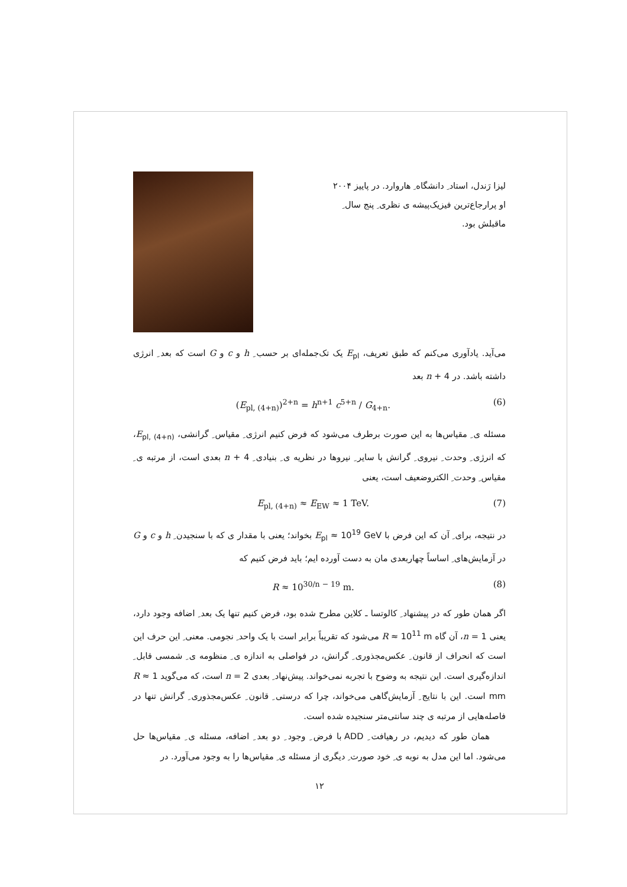لیزا رَندل، استاد ِ دانشگاه ِ هاروارد. در پاییز ۲۰۰۴ او پرارجاع‌ترین فیزیک‌پیشه ی نظری ِ پنج سال ِ ماقبلش بود.
می‌آید. یادآوری می‌کنم که طبق تعریف، E<sub>pl</sub> یک تک‌جمله‌ای بر حسب ِ h و c و G است که بعد ِ انرژی داشته باشد. در n + 4 بعد
(E<sub>pl, (4+n)</sub>)<sup>2+n</sup> = h<sup>n+1</sup> c<sup>5+n</sup> / G<sub>4+n</sub>. (6)
مسئله ی ِ مقیاس‌ها به این صورت برطرف می‌شود که فرض کنیم انرژی ِ مقیاس ِ گرانشی، E<sub>pl, (4+n)</sub>، که انرژی ِ وحدت ِ نیروی ِ گرانش با سایر ِ نیروها در نظریه ی ِ بنیادی ِ n + 4 بعدی است، از مرتبه ی ِ مقیاس ِ وحدت ِ الکتروضعیف است، یعنی
E<sub>pl, (4+n)</sub> ≈ E<sub>EW</sub> ≈ 1 TeV. (7)
در نتیجه، برای ِ آن که این فرض با E<sub>pl</sub> ≈ 10<sup>19</sup> GeV بخواند؛ یعنی با مقدار ی که با سنجیدن ِ h و c و G در آزمایش‌های ِ اساساً چهاربعدی مان به دست آورده ایم؛ باید فرض کنیم که
R ≈ 10<sup>30/n − 19</sup> m. (8)
اگر همان طور که در پیشنهاد ِ کالوتسا ـ کلاین مطرح شده بود، فرض کنیم تنها یک بعد ِ اضافه وجود دارد، یعنی n = 1، آن گاه R ≈ 10<sup>11</sup> m می‌شود که تقریباً برابر است با یک واحد ِ نجومی. معنی ِ این حرف این است که انحراف از قانون ِ عکس‌مجذوری ِ گرانش، در فواصلی به اندازه ی ِ منظومه ی ِ شمسی قابل ِ اندازه‌گیری است. این نتیجه به وضوح با تجربه نمی‌خواند. پیش‌نهاد ِ بعدی n = 2 است، که می‌گوید R ≈ 1 mm است. این با نتایج ِ آزمایش‌گاهی می‌خواند، چرا که درستی ِ قانون ِ عکس‌مجذوری ِ گرانش تنها در فاصله‌هایی از مرتبه ی چند سانتی‌متر سنجیده شده است.
همان طور که دیدیم، در رهیافت ِ ADD با فرض ِ وجود ِ دو بعد ِ اضافه، مسئله ی ِ مقیاس‌ها حل می‌شود. اما این مدل به نوبه ی ِ خود صورت ِ دیگری از مسئله ی ِ مقیاس‌ها را به وجود می‌آورد. در
۱۲